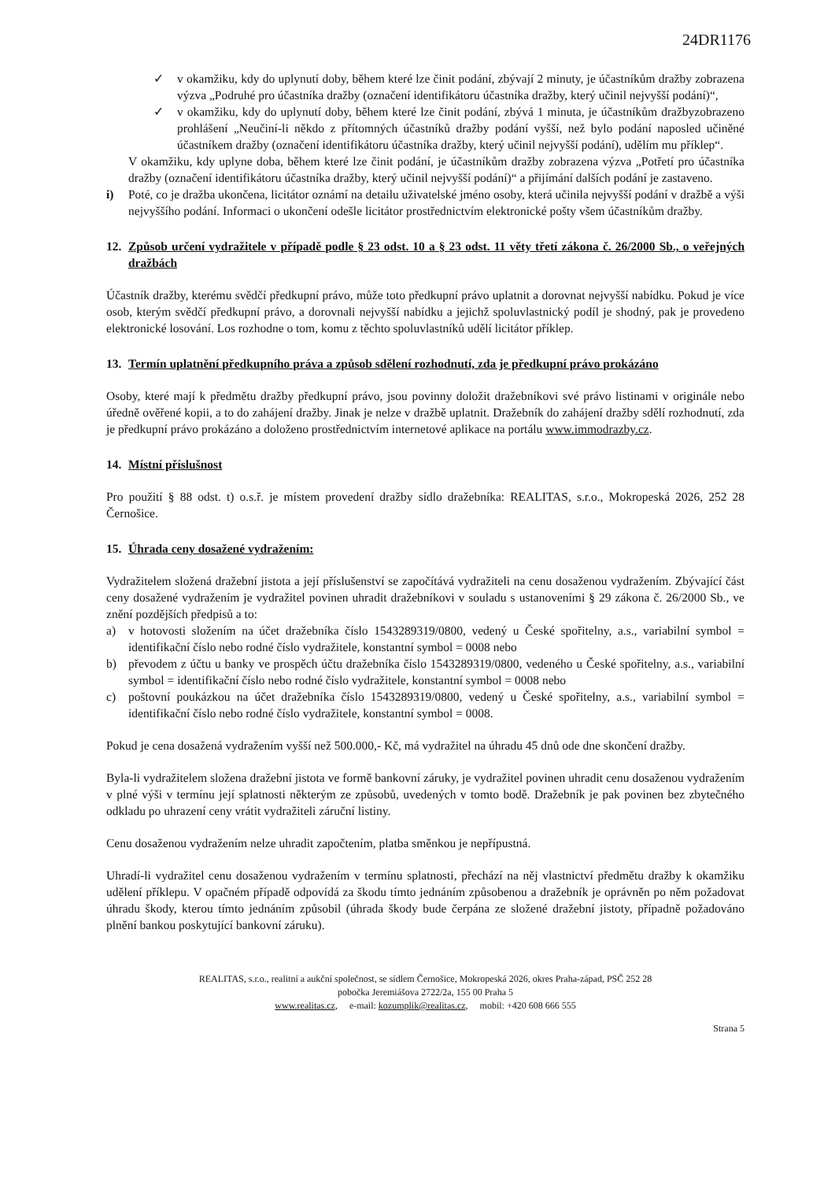24DR1176
✓ v okamžiku, kdy do uplynutí doby, během které lze činit podání, zbývají 2 minuty, je účastníkům dražby zobrazena výzva „Podruhé pro účastníka dražby (označení identifikátoru účastníka dražby, který učinil nejvyšší podání)“,
✓ v okamžiku, kdy do uplynutí doby, během které lze činit podání, zbývá 1 minuta, je účastníkům dražbyzobrazeno prohlášení „Neučiní-li někdo z přítomných účastníků dražby podání vyšší, než bylo podání naposled učiněné účastníkem dražby (označení identifikátoru účastníka dražby, který učinil nejvyšší podání), udělím mu příklep“.
V okamžiku, kdy uplyne doba, během které lze činit podání, je účastníkům dražby zobrazena výzva „Potřetí pro účastníka dražby (označení identifikátoru účastníka dražby, který učinil nejvyšší podání)“ a přijímání dalších podání je zastaveno.
i) Poté, co je dražba ukončena, licitátor oznámí na detailu uživatelské jméno osoby, která učinila nejvyšší podání v dražbě a výši nejvyššího podání. Informaci o ukončení odešle licitátor prostřednictvím elektronické pošty všem účastníkům dražby.
12. Způsob určení vydražitele v případě podle § 23 odst. 10 a § 23 odst. 11 věty třetí zákona č. 26/2000 Sb., o veřejných dražbách
Účastník dražby, kterému svědčí předkupní právo, může toto předkupní právo uplatnit a dorovnat nejvyšší nabídku. Pokud je více osob, kterým svědčí předkupní právo, a dorovnali nejvyšší nabídku a jejichž spoluvlastnický podíl je shodný, pak je provedeno elektronické losování. Los rozhodne o tom, komu z těchto spoluvlastníků udělí licitátor příklep.
13. Termín uplatnění předkupního práva a způsob sdělení rozhodnutí, zda je předkupní právo prokázáno
Osoby, které mají k předmětu dražby předkupní právo, jsou povinny doložit dražebníkovi své právo listinami v originále nebo úředně ověřené kopii, a to do zahájení dražby. Jinak je nelze v dražbě uplatnit. Dražebník do zahájení dražby sdělí rozhodnutí, zda je předkupní právo prokázáno a doloženo prostřednictvím internetové aplikace na portálu www.immodrazby.cz.
14. Místní příslušnost
Pro použití § 88 odst. t) o.s.ř. je místem provedení dražby sídlo dražebníka: REALITAS, s.r.o., Mokropeská 2026, 252 28 Černošice.
15. Úhrada ceny dosažené vydražením:
Vydražitelem složená dražební jistota a její příslušenství se započítává vydražiteli na cenu dosaženou vydražením. Zbývající část ceny dosažené vydražením je vydražitel povinen uhradit dražebníkovi v souladu s ustanoveními § 29 zákona č. 26/2000 Sb., ve znění pozdějších předpisů a to:
a) v hotovosti složením na účet dražebníka číslo 1543289319/0800, vedený u České spořitelny, a.s., variabilní symbol = identifikační číslo nebo rodné číslo vydražitele, konstantní symbol = 0008 nebo
b) převodem z účtu u banky ve prospěch účtu dražebníka číslo 1543289319/0800, vedeného u České spořitelny, a.s., variabilní symbol = identifikační číslo nebo rodné číslo vydražitele, konstantní symbol = 0008 nebo
c) poštovní poukázkou na účet dražebníka číslo 1543289319/0800, vedený u České spořitelny, a.s., variabilní symbol = identifikační číslo nebo rodné číslo vydražitele, konstantní symbol = 0008.
Pokud je cena dosažená vydražením vyšší než 500.000,- Kč, má vydražitel na úhradu 45 dnů ode dne skončení dražby.
Byla-li vydražitelem složena dražební jistota ve formě bankovní záruky, je vydražitel povinen uhradit cenu dosaženou vydražením v plné výši v termínu její splatnosti některým ze způsobů, uvedených v tomto bodě. Dražebník je pak povinen bez zbytečného odkladu po uhrazení ceny vrátit vydražiteli záruční listiny.
Cenu dosaženou vydražením nelze uhradit započtením, platba směnkou je nepřípustná.
Uhradí-li vydražitel cenu dosaženou vydražením v termínu splatnosti, přechází na něj vlastnictví předmětu dražby k okamžiku udělení příklepu. V opačném případě odpovídá za škodu tímto jednáním způsobenou a dražebník je oprávněn po něm požadovat úhradu škody, kterou tímto jednáním způsobil (úhrada škody bude čerpána ze složené dražební jistoty, případně požadováno plnění bankou poskytující bankovní záruku).
REALITAS, s.r.o., realitní a aukční společnost, se sídlem Černošice, Mokropeská 2026, okres Praha-západ, PSČ 252 28
pobočka Jeremiášova 2722/2a, 155 00 Praha 5
www.realitas.cz, e-mail: kozumplik@realitas.cz, mobil: +420 608 666 555
Strana 5